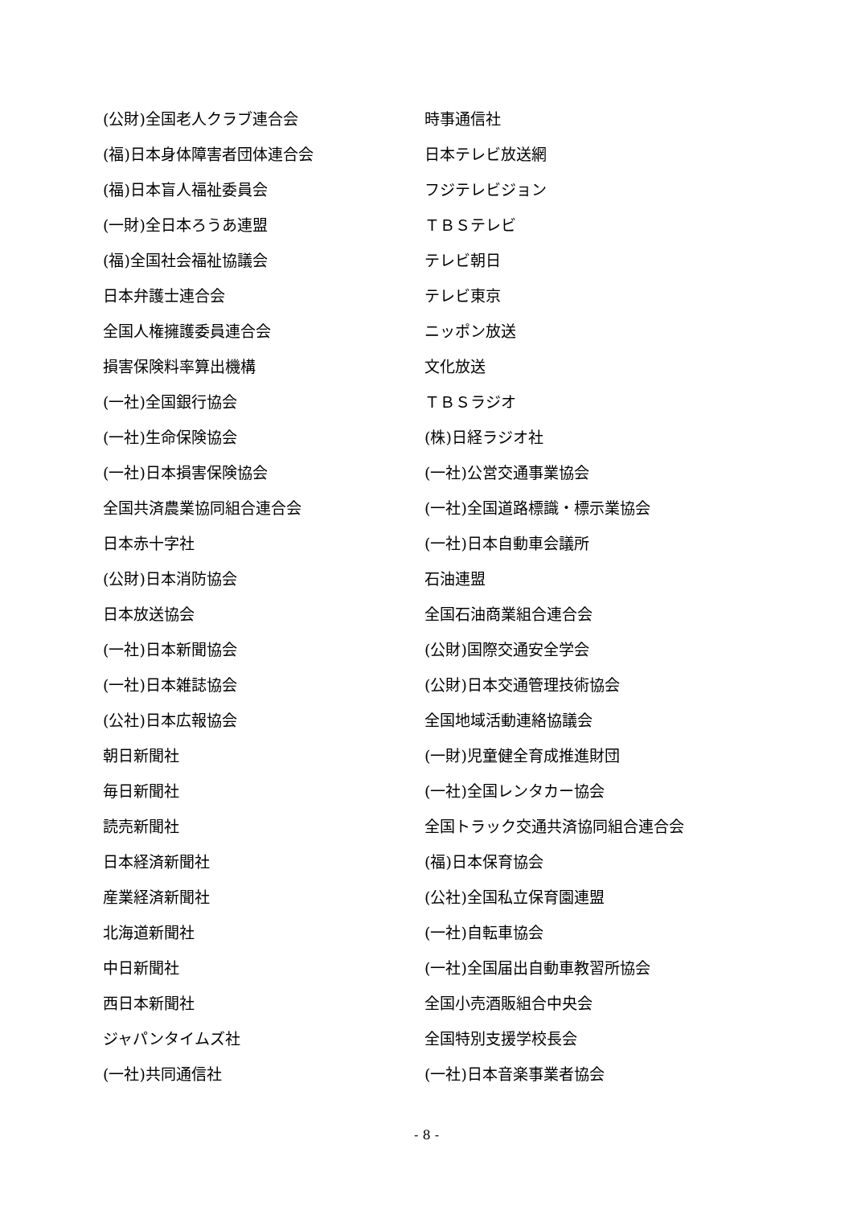(公財)全国老人クラブ連合会
(福)日本身体障害者団体連合会
(福)日本盲人福祉委員会
(一財)全日本ろうあ連盟
(福)全国社会福祉協議会
日本弁護士連合会
全国人権擁護委員連合会
損害保険料率算出機構
(一社)全国銀行協会
(一社)生命保険協会
(一社)日本損害保険協会
全国共済農業協同組合連合会
日本赤十字社
(公財)日本消防協会
日本放送協会
(一社)日本新聞協会
(一社)日本雑誌協会
(公社)日本広報協会
朝日新聞社
毎日新聞社
読売新聞社
日本経済新聞社
産業経済新聞社
北海道新聞社
中日新聞社
西日本新聞社
ジャパンタイムズ社
(一社)共同通信社
時事通信社
日本テレビ放送網
フジテレビジョン
ＴＢＳテレビ
テレビ朝日
テレビ東京
ニッポン放送
文化放送
ＴＢＳラジオ
(株)日経ラジオ社
(一社)公営交通事業協会
(一社)全国道路標識・標示業協会
(一社)日本自動車会議所
石油連盟
全国石油商業組合連合会
(公財)国際交通安全学会
(公財)日本交通管理技術協会
全国地域活動連絡協議会
(一財)児童健全育成推進財団
(一社)全国レンタカー協会
全国トラック交通共済協同組合連合会
(福)日本保育協会
(公社)全国私立保育園連盟
(一社)自転車協会
(一社)全国届出自動車教習所協会
全国小売酒販組合中央会
全国特別支援学校長会
(一社)日本音楽事業者協会
- 8 -